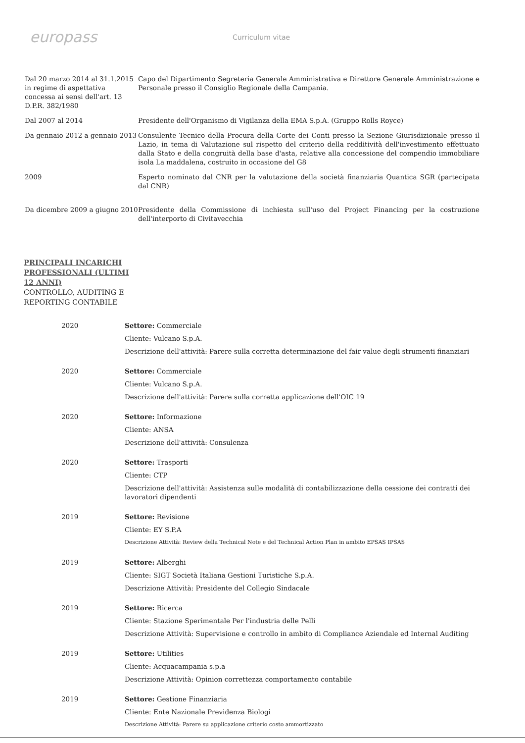europass
Curriculum vitae
Dal 20 marzo 2014 al 31.1.2015 in regime di aspettativa concessa ai sensi dell'art. 13 D.P.R. 382/1980
Capo del Dipartimento Segreteria Generale Amministrativa e Direttore Generale Amministrazione e Personale presso il Consiglio Regionale della Campania.
Dal 2007 al 2014 Presidente dell'Organismo di Vigilanza della EMA S.p.A. (Gruppo Rolls Royce)
Da gennaio 2012 a gennaio 2013
Consulente Tecnico della Procura della Corte dei Conti presso la Sezione Giurisdizionale presso il Lazio, in tema di Valutazione sul rispetto del criterio della redditività dell'investimento effettuato dalla Stato e della congruità della base d'asta, relative alla concessione del compendio immobiliare isola La maddalena, costruito in occasione del G8
2009 Esperto nominato dal CNR per la valutazione della società finanziaria Quantica SGR (partecipata dal CNR)
Da dicembre 2009 a giugno 2010
Presidente della Commissione di inchiesta sull'uso del Project Financing per la costruzione dell'interporto di Civitavecchia
PRINCIPALI INCARICHI
PROFESSIONALI (ULTIMI
12 ANNI)
CONTROLLO, AUDITING E
REPORTING CONTABILE
2020 Settore: Commerciale
Cliente: Vulcano S.p.A.
Descrizione dell'attività: Parere sulla corretta determinazione del fair value degli strumenti finanziari
2020 Settore: Commerciale
Cliente: Vulcano S.p.A.
Descrizione dell'attività: Parere sulla corretta applicazione dell'OIC 19
2020 Settore: Informazione
Cliente: ANSA
Descrizione dell'attività: Consulenza
2020 Settore: Trasporti
Cliente: CTP
Descrizione dell'attività: Assistenza sulle modalità di contabilizzazione della cessione dei contratti dei lavoratori dipendenti
2019 Settore: Revisione
Cliente: EY S.P.A
Descrizione Attività: Review della Technical Note e del Technical Action Plan in ambito EPSAS IPSAS
2019 Settore: Alberghi
Cliente: SIGT Società Italiana Gestioni Turistiche S.p.A.
Descrizione Attività: Presidente del Collegio Sindacale
2019 Settore: Ricerca
Cliente: Stazione Sperimentale Per l'industria delle Pelli
Descrizione Attività: Supervisione e controllo in ambito di Compliance Aziendale ed Internal Auditing
2019 Settore: Utilities
Cliente: Acquacampania s.p.a
Descrizione Attività: Opinion correttezza comportamento contabile
2019 Settore: Gestione Finanziaria
Cliente: Ente Nazionale Previdenza Biologi
Descrizione Attività: Parere su applicazione criterio costo ammortizzato